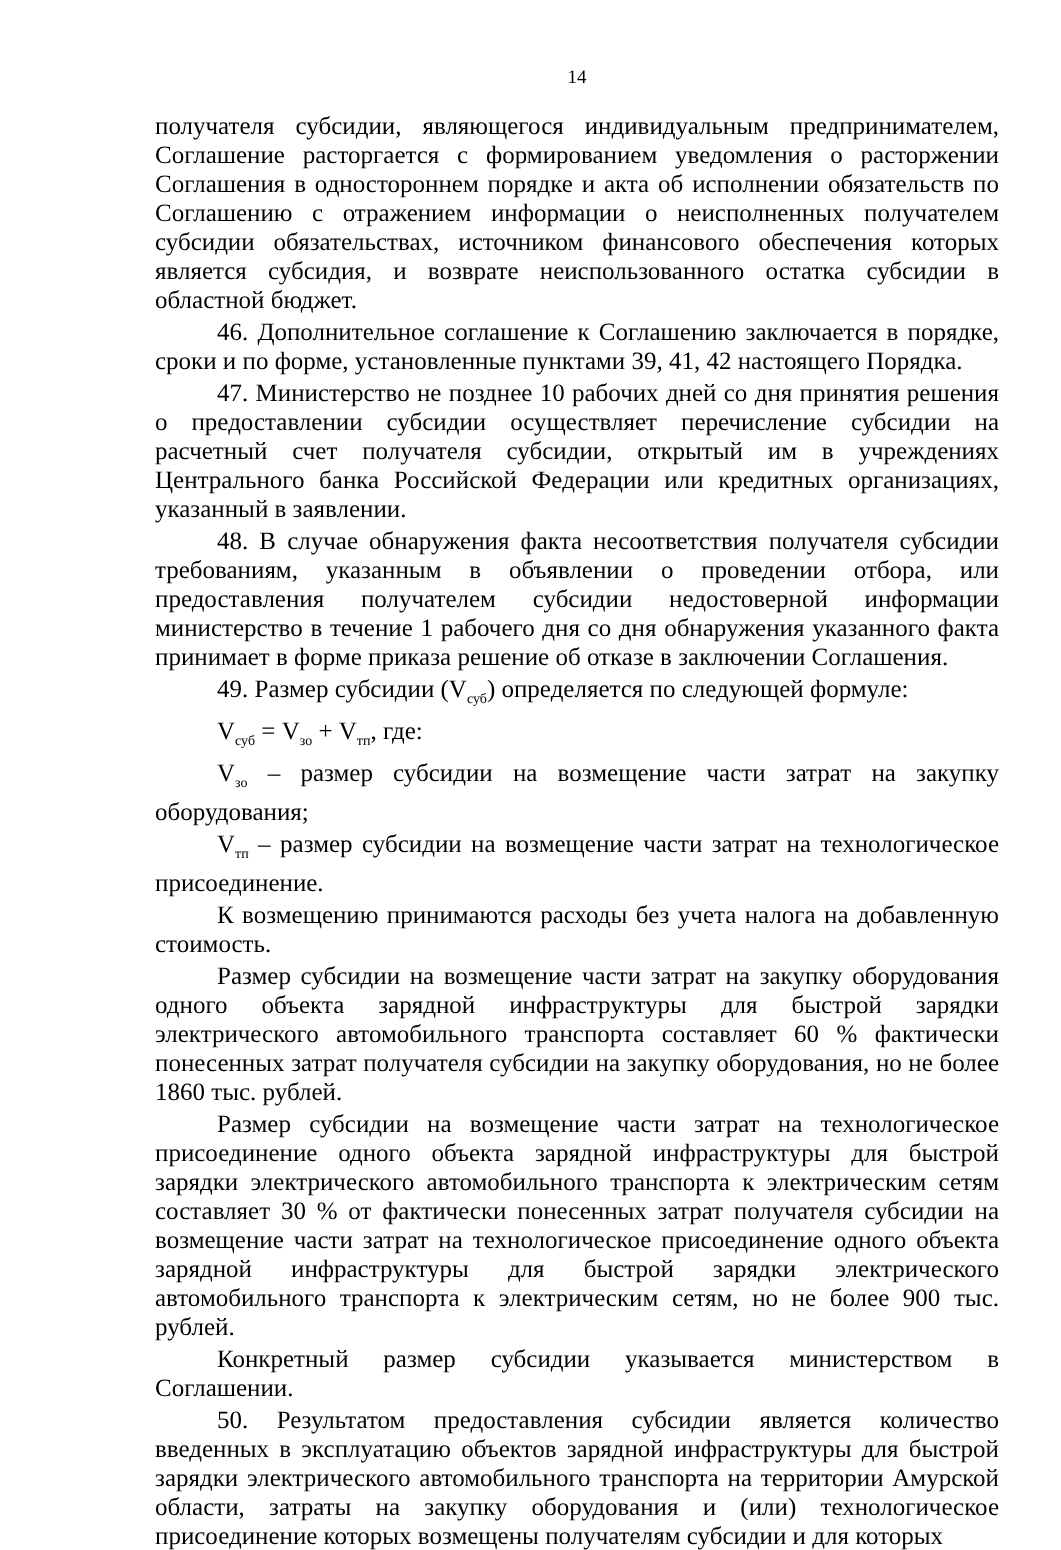14
получателя субсидии, являющегося индивидуальным предпринимателем, Соглашение расторгается с формированием уведомления о расторжении Соглашения в одностороннем порядке и акта об исполнении обязательств по Соглашению с отражением информации о неисполненных получателем субсидии обязательствах, источником финансового обеспечения которых является субсидия, и возврате неиспользованного остатка субсидии в областной бюджет.
46. Дополнительное соглашение к Соглашению заключается в порядке, сроки и по форме, установленные пунктами 39, 41, 42 настоящего Порядка.
47. Министерство не позднее 10 рабочих дней со дня принятия решения о предоставлении субсидии осуществляет перечисление субсидии на расчетный счет получателя субсидии, открытый им в учреждениях Центрального банка Российской Федерации или кредитных организациях, указанный в заявлении.
48. В случае обнаружения факта несоответствия получателя субсидии требованиям, указанным в объявлении о проведении отбора, или предоставления получателем субсидии недостоверной информации министерство в течение 1 рабочего дня со дня обнаружения указанного факта принимает в форме приказа решение об отказе в заключении Соглашения.
49. Размер субсидии (V<sub>суб</sub>) определяется по следующей формуле:
V<sub>суб</sub> = V<sub>зо</sub> + V<sub>тп</sub>, где:
V<sub>зо</sub> – размер субсидии на возмещение части затрат на закупку оборудования;
V<sub>тп</sub> – размер субсидии на возмещение части затрат на технологическое присоединение.
К возмещению принимаются расходы без учета налога на добавленную стоимость.
Размер субсидии на возмещение части затрат на закупку оборудования одного объекта зарядной инфраструктуры для быстрой зарядки электрического автомобильного транспорта составляет 60 % фактически понесенных затрат получателя субсидии на закупку оборудования, но не более 1860 тыс. рублей.
Размер субсидии на возмещение части затрат на технологическое присоединение одного объекта зарядной инфраструктуры для быстрой зарядки электрического автомобильного транспорта к электрическим сетям составляет 30 % от фактически понесенных затрат получателя субсидии на возмещение части затрат на технологическое присоединение одного объекта зарядной инфраструктуры для быстрой зарядки электрического автомобильного транспорта к электрическим сетям, но не более 900 тыс. рублей.
Конкретный размер субсидии указывается министерством в Соглашении.
50. Результатом предоставления субсидии является количество введенных в эксплуатацию объектов зарядной инфраструктуры для быстрой зарядки электрического автомобильного транспорта на территории Амурской области, затраты на закупку оборудования и (или) технологическое присоединение которых возмещены получателям субсидии и для которых